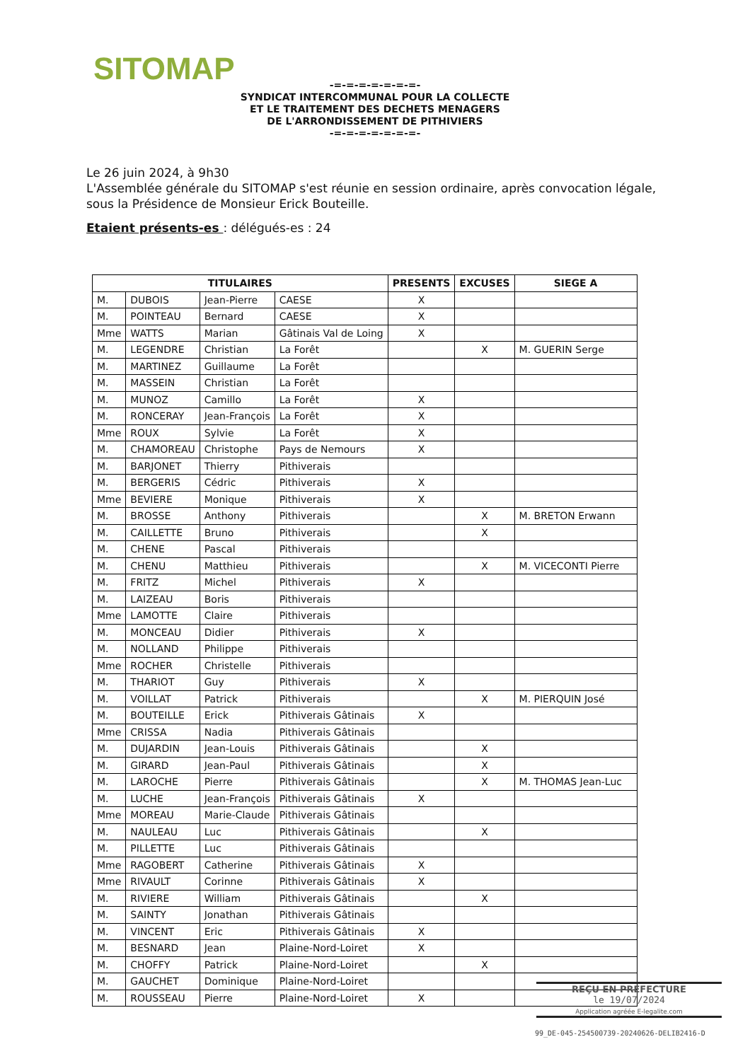SITOMAP
-=-=-=-=-=-=-=-
SYNDICAT INTERCOMMUNAL POUR LA COLLECTE
ET LE TRAITEMENT DES DECHETS MENAGERS
DE L'ARRONDISSEMENT DE PITHIVIERS
-=-=-=-=-=-=-=-
Le 26 juin 2024, à 9h30
L'Assemblée générale du SITOMAP s'est réunie en session ordinaire, après convocation légale, sous la Présidence de Monsieur Erick Bouteille.
Etaient présents-es : délégués-es : 24
| TITULAIRES | | | | PRESENTS | EXCUSES | SIEGE A |
| --- | --- | --- | --- | --- | --- | --- |
| M. | DUBOIS | Jean-Pierre | CAESE | X | | |
| M. | POINTEAU | Bernard | CAESE | X | | |
| Mme | WATTS | Marian | Gâtinais Val de Loing | X | | |
| M. | LEGENDRE | Christian | La Forêt | | X | M. GUERIN Serge |
| M. | MARTINEZ | Guillaume | La Forêt | | | |
| M. | MASSEIN | Christian | La Forêt | | | |
| M. | MUNOZ | Camillo | La Forêt | X | | |
| M. | RONCERAY | Jean-François | La Forêt | X | | |
| Mme | ROUX | Sylvie | La Forêt | X | | |
| M. | CHAMOREAU | Christophe | Pays de Nemours | X | | |
| M. | BARJONET | Thierry | Pithiverais | | | |
| M. | BERGERIS | Cédric | Pithiverais | X | | |
| Mme | BEVIERE | Monique | Pithiverais | X | | |
| M. | BROSSE | Anthony | Pithiverais | | X | M. BRETON Erwann |
| M. | CAILLETTE | Bruno | Pithiverais | | X | |
| M. | CHENE | Pascal | Pithiverais | | | |
| M. | CHENU | Matthieu | Pithiverais | | X | M. VICECONTI Pierre |
| M. | FRITZ | Michel | Pithiverais | X | | |
| M. | LAIZEAU | Boris | Pithiverais | | | |
| Mme | LAMOTTE | Claire | Pithiverais | | | |
| M. | MONCEAU | Didier | Pithiverais | X | | |
| M. | NOLLAND | Philippe | Pithiverais | | | |
| Mme | ROCHER | Christelle | Pithiverais | | | |
| M. | THARIOT | Guy | Pithiverais | X | | |
| M. | VOILLAT | Patrick | Pithiverais | | X | M. PIERQUIN José |
| M. | BOUTEILLE | Erick | Pithiverais Gâtinais | X | | |
| Mme | CRISSA | Nadia | Pithiverais Gâtinais | | | |
| M. | DUJARDIN | Jean-Louis | Pithiverais Gâtinais | | X | |
| M. | GIRARD | Jean-Paul | Pithiverais Gâtinais | | X | |
| M. | LAROCHE | Pierre | Pithiverais Gâtinais | | X | M. THOMAS Jean-Luc |
| M. | LUCHE | Jean-François | Pithiverais Gâtinais | X | | |
| Mme | MOREAU | Marie-Claude | Pithiverais Gâtinais | | | |
| M. | NAULEAU | Luc | Pithiverais Gâtinais | | X | |
| M. | PILLETTE | Luc | Pithiverais Gâtinais | | | |
| Mme | RAGOBERT | Catherine | Pithiverais Gâtinais | X | | |
| Mme | RIVAULT | Corinne | Pithiverais Gâtinais | X | | |
| M. | RIVIERE | William | Pithiverais Gâtinais | | X | |
| M. | SAINTY | Jonathan | Pithiverais Gâtinais | | | |
| M. | VINCENT | Eric | Pithiverais Gâtinais | X | | |
| M. | BESNARD | Jean | Plaine-Nord-Loiret | X | | |
| M. | CHOFFY | Patrick | Plaine-Nord-Loiret | | X | |
| M. | GAUCHET | Dominique | Plaine-Nord-Loiret | | | |
| M. | ROUSSEAU | Pierre | Plaine-Nord-Loiret | X | | |
REÇU EN PREFECTURE
le 19/07/2024
Application agréée E-legalite.com
99_DE-045-254500739-20240626-DELIB2416-D